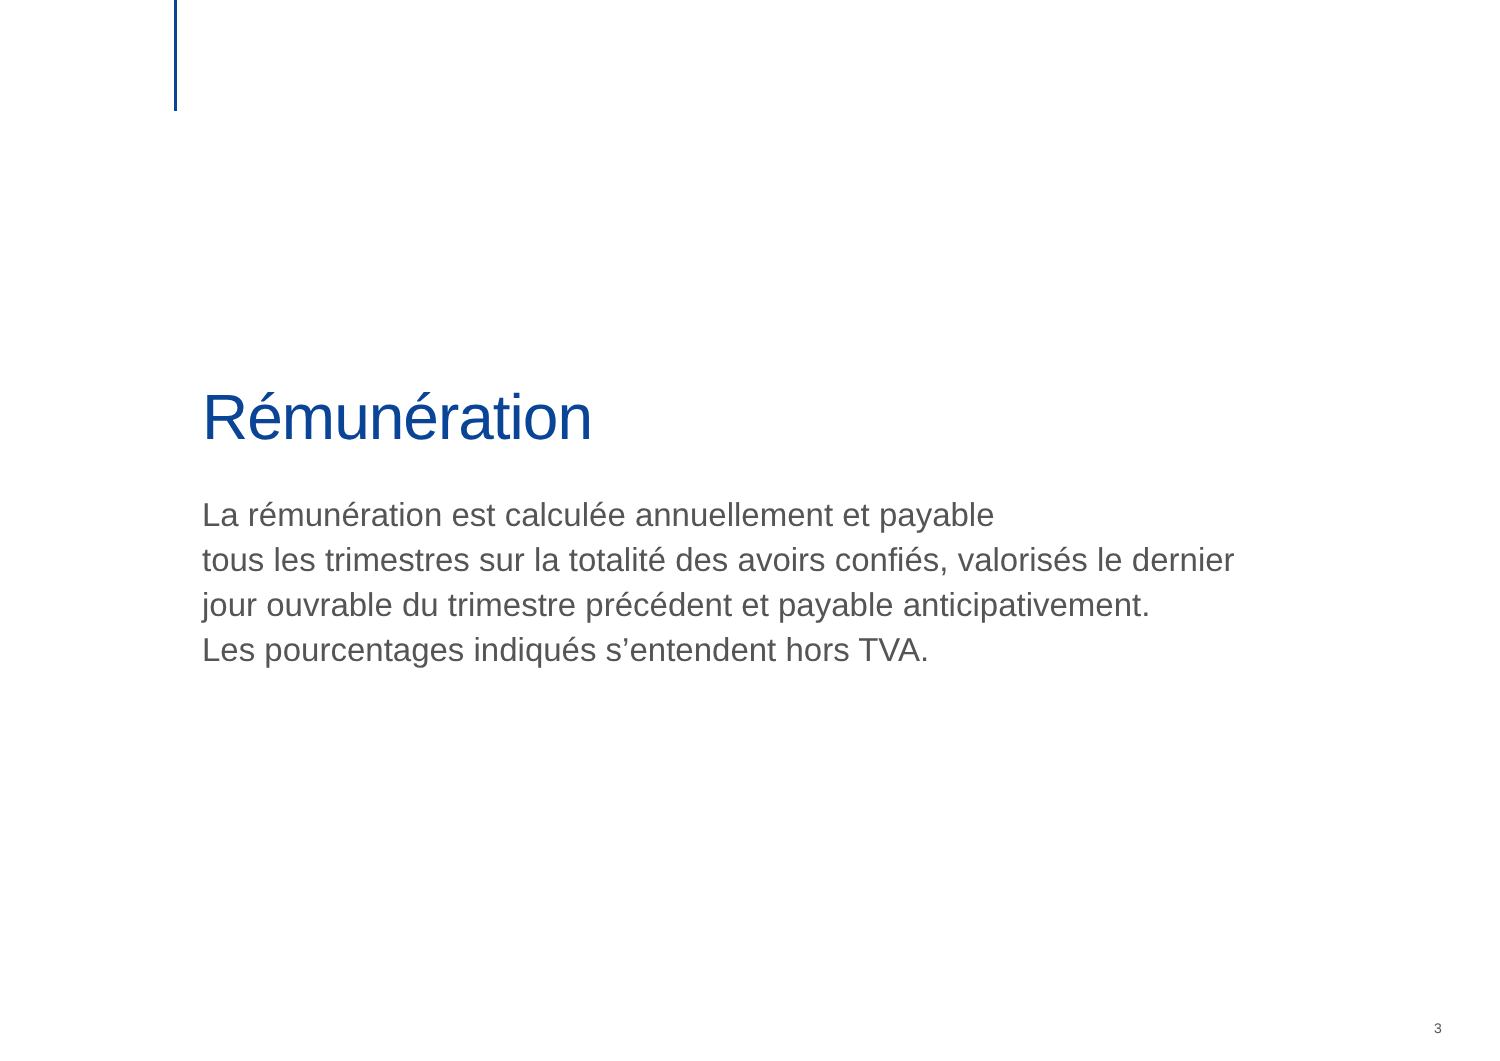Rémunération
La rémunération est calculée annuellement et payable
tous les trimestres sur la totalité des avoirs confiés, valorisés le dernier
jour ouvrable du trimestre précédent et payable anticipativement.
Les pourcentages indiqués s’entendent hors TVA.
3